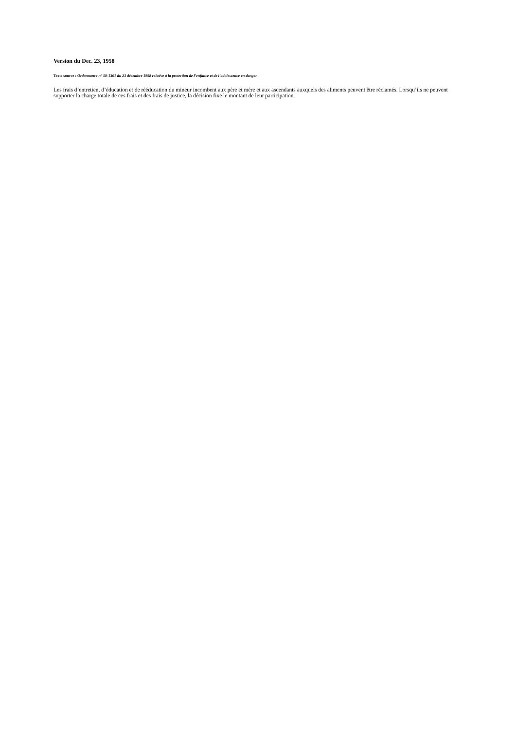Version du Dec. 23, 1958
Texte source : Ordonnance n° 58-1301 du 23 décembre 1958 relative à la protection de l’enfance et de l’adolescence en danger.
Les frais d’entretien, d’éducation et de rééducation du mineur incombent aux père et mère et aux ascendants auxquels des aliments peuvent être réclamés. Lorsqu’ils ne peuvent supporter la charge totale de ces frais et des frais de justice, la décision fixe le montant de leur participation.